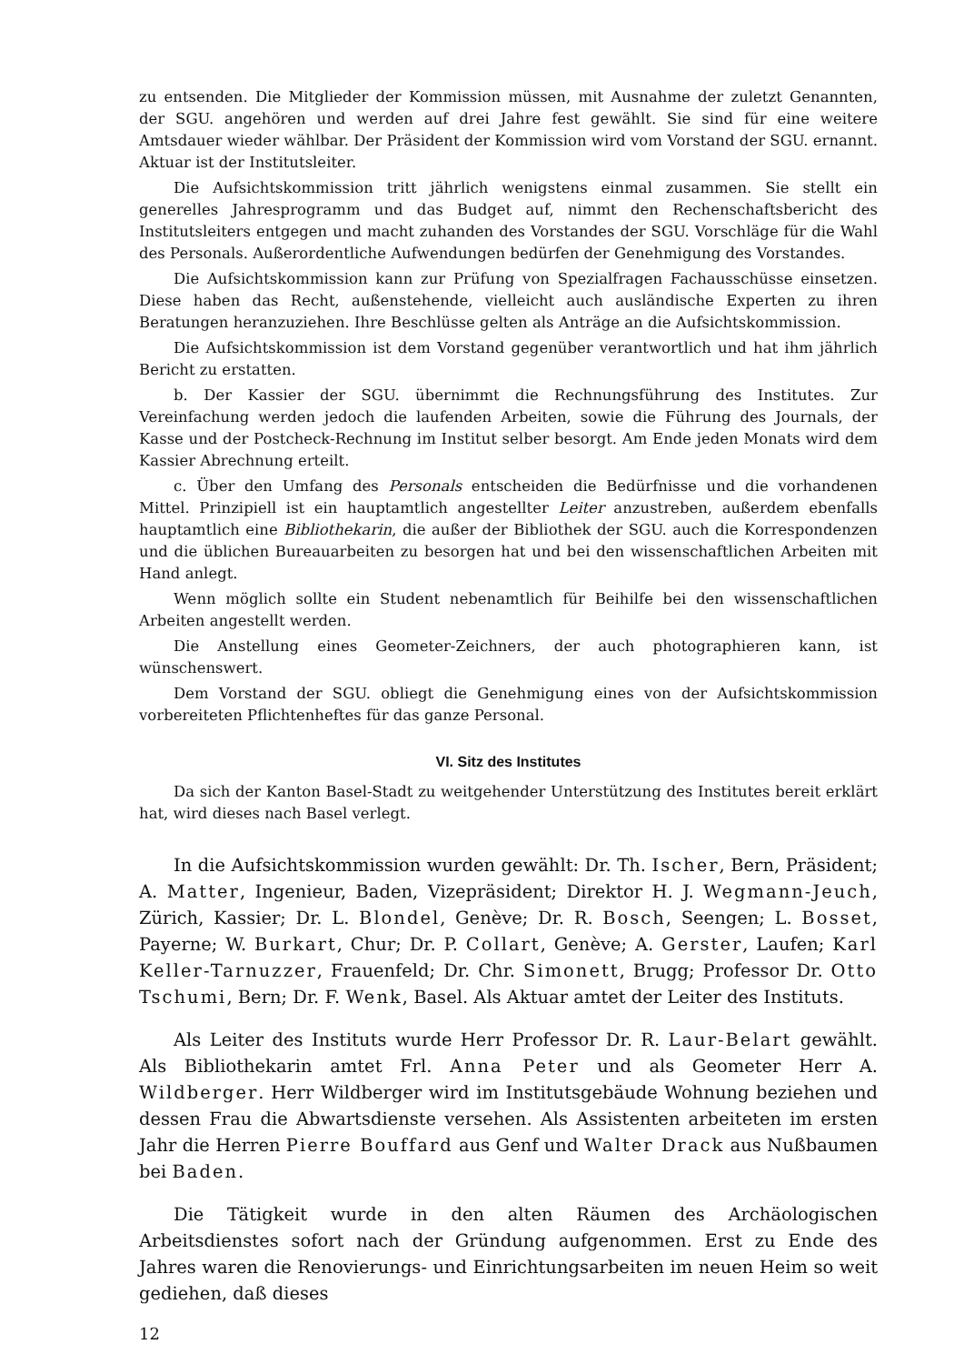zu entsenden. Die Mitglieder der Kommission müssen, mit Ausnahme der zuletzt Genannten, der SGU. angehören und werden auf drei Jahre fest gewählt. Sie sind für eine weitere Amtsdauer wieder wählbar. Der Präsident der Kommission wird vom Vorstand der SGU. ernannt. Aktuar ist der Institutsleiter.
Die Aufsichtskommission tritt jährlich wenigstens einmal zusammen. Sie stellt ein generelles Jahresprogramm und das Budget auf, nimmt den Rechenschaftsbericht des Institutsleiters entgegen und macht zuhanden des Vorstandes der SGU. Vorschläge für die Wahl des Personals. Außerordentliche Aufwendungen bedürfen der Genehmigung des Vorstandes.
Die Aufsichtskommission kann zur Prüfung von Spezialfragen Fachausschüsse einsetzen. Diese haben das Recht, außenstehende, vielleicht auch ausländische Experten zu ihren Beratungen heranzuziehen. Ihre Beschlüsse gelten als Anträge an die Aufsichtskommission.
Die Aufsichtskommission ist dem Vorstand gegenüber verantwortlich und hat ihm jährlich Bericht zu erstatten.
b. Der Kassier der SGU. übernimmt die Rechnungsführung des Institutes. Zur Vereinfachung werden jedoch die laufenden Arbeiten, sowie die Führung des Journals, der Kasse und der Postcheck-Rechnung im Institut selber besorgt. Am Ende jeden Monats wird dem Kassier Abrechnung erteilt.
c. Über den Umfang des Personals entscheiden die Bedürfnisse und die vorhandenen Mittel. Prinzipiell ist ein hauptamtlich angestellter Leiter anzustreben, außerdem ebenfalls hauptamtlich eine Bibliothekarin, die außer der Bibliothek der SGU. auch die Korrespondenzen und die üblichen Bureauarbeiten zu besorgen hat und bei den wissenschaftlichen Arbeiten mit Hand anlegt.
Wenn möglich sollte ein Student nebenamtlich für Beihilfe bei den wissenschaftlichen Arbeiten angestellt werden.
Die Anstellung eines Geometer-Zeichners, der auch photographieren kann, ist wünschenswert.
Dem Vorstand der SGU. obliegt die Genehmigung eines von der Aufsichtskommission vorbereiteten Pflichtenheftes für das ganze Personal.
VI. Sitz des Institutes
Da sich der Kanton Basel-Stadt zu weitgehender Unterstützung des Institutes bereit erklärt hat, wird dieses nach Basel verlegt.
In die Aufsichtskommission wurden gewählt: Dr. Th. Ischer, Bern, Präsident; A. Matter, Ingenieur, Baden, Vizepräsident; Direktor H. J. Wegmann-Jeuch, Zürich, Kassier; Dr. L. Blondel, Genève; Dr. R. Bosch, Seengen; L. Bosset, Payerne; W. Burkart, Chur; Dr. P. Collart, Genève; A. Gerster, Laufen; Karl Keller-Tarnuzzer, Frauenfeld; Dr. Chr. Simonett, Brugg; Professor Dr. Otto Tschumi, Bern; Dr. F. Wenk, Basel. Als Aktuar amtet der Leiter des Instituts.
Als Leiter des Instituts wurde Herr Professor Dr. R. Laur-Belart gewählt. Als Bibliothekarin amtet Frl. Anna Peter und als Geometer Herr A. Wildberger. Herr Wildberger wird im Institutsgebäude Wohnung beziehen und dessen Frau die Abwartsdienste versehen. Als Assistenten arbeiteten im ersten Jahr die Herren Pierre Bouffard aus Genf und Walter Drack aus Nußbaumen bei Baden.
Die Tätigkeit wurde in den alten Räumen des Archäologischen Arbeitsdienstes sofort nach der Gründung aufgenommen. Erst zu Ende des Jahres waren die Renovierungs- und Einrichtungsarbeiten im neuen Heim so weit gediehen, daß dieses
12